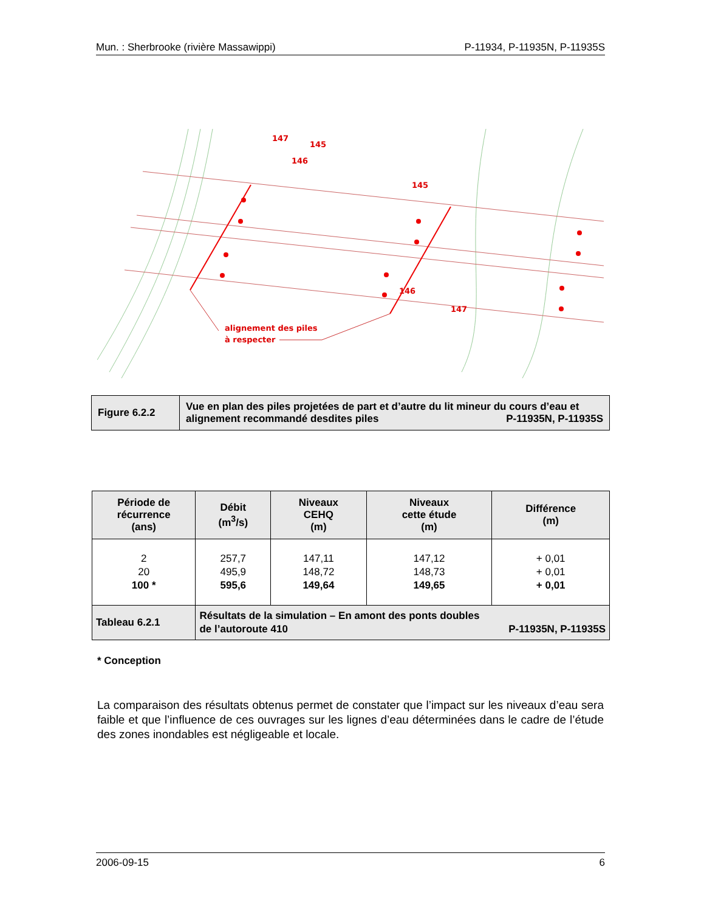Mun. : Sherbrooke (rivière Massawippi) P-11934, P-11935N, P-11935S
147
145
146
145
146
147
alignement des piles
à respecter
| Figure 6.2.2 | Vue en plan des piles projetées de part et d’autre du lit mineur du cours d’eau et alignement recommandé desdites piles P-11935N, P-11935S |
| Période de récurrence (ans) | Débit (m<sup>3</sup>/s) | Niveaux CEHQ (m) | Niveaux cette étude (m) | Différence (m) |
| --- | --- | --- | --- | --- |
| 2 20 100 * | 257,7 495,9 595,6 | 147,11 148,72 149,64 | 147,12 148,73 149,65 | + 0,01 + 0,01 + 0,01 |
| Tableau 6.2.1 | Résultats de la simulation – En amont des ponts doubles de l’autoroute 410 P-11935N, P-11935S | | | |
* Conception
La comparaison des résultats obtenus permet de constater que l’impact sur les niveaux d’eau sera faible et que l’influence de ces ouvrages sur les lignes d’eau déterminées dans le cadre de l’étude des zones inondables est négligeable et locale.
2006-09-15 6